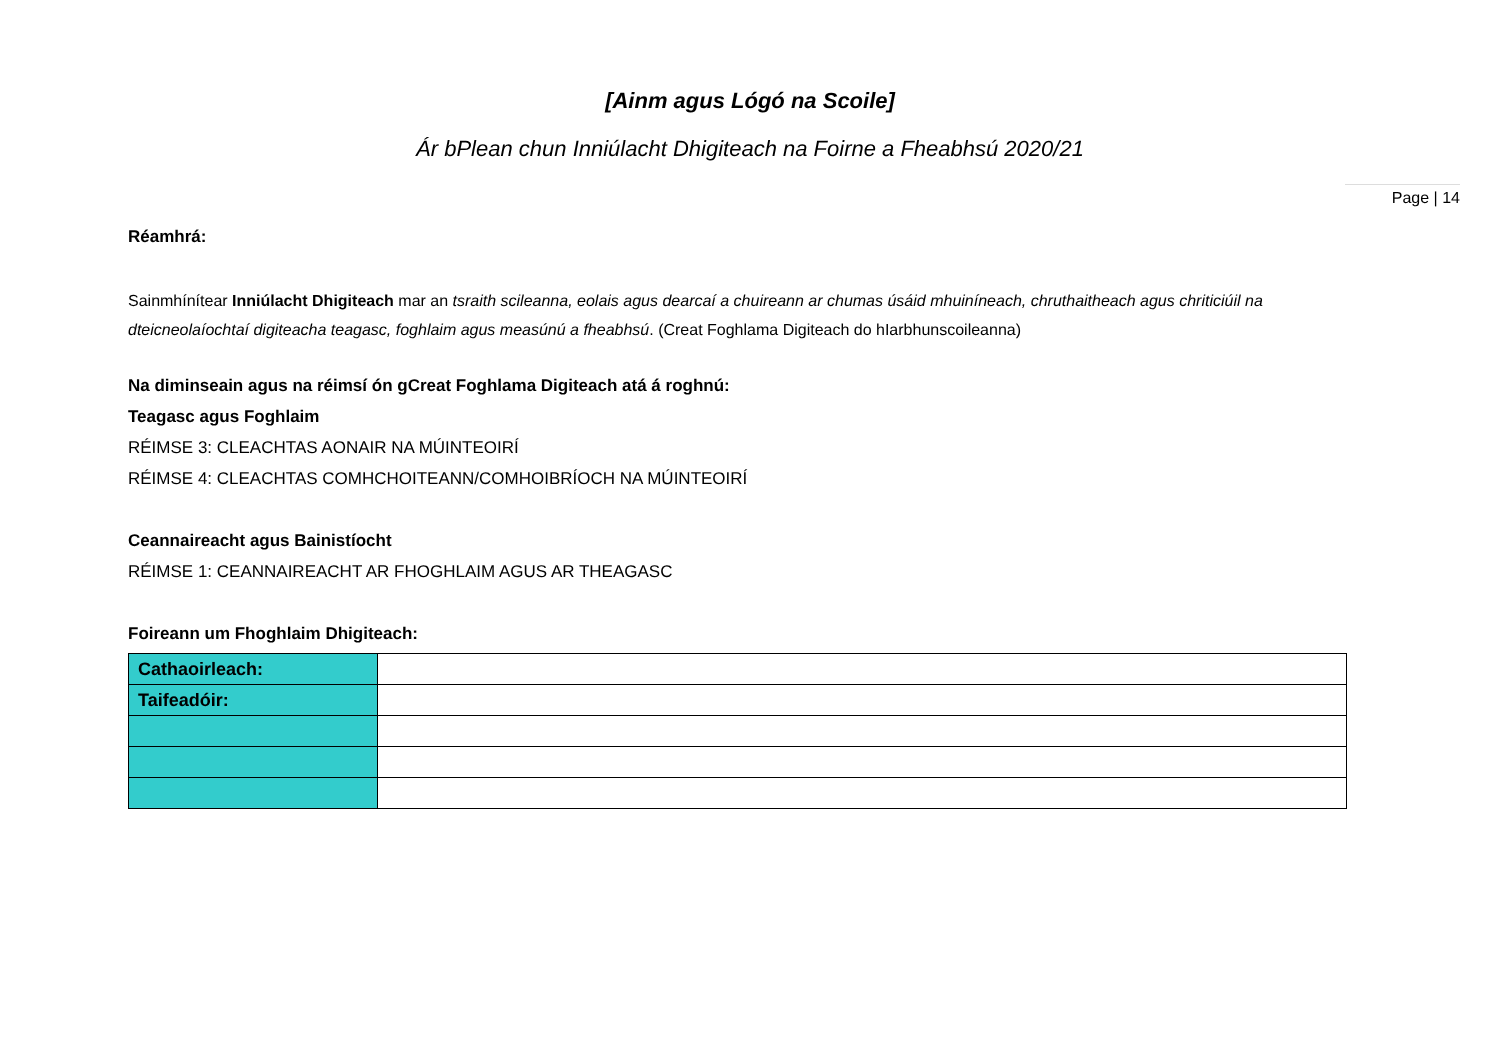[Ainm agus Lógó na Scoile]
Ár bPlean chun Inniúlacht Dhigiteach na Foirne a Fheabhsú 2020/21
Page | 14
Réamhrá:
Sainmhínítear Inniúlacht Dhigiteach mar an tsraith scileanna, eolais agus dearcaí a chuireann ar chumas úsáid mhuiníneach, chruthaitheach agus chriticiúil na dteicneolaíochtaí digiteacha teagasc, foghlaim agus measúnú a fheabhsú. (Creat Foghlama Digiteach do hIarbhunscoileanna)
Na diminseain agus na réimsí ón gCreat Foghlama Digiteach atá á roghnú:
Teagasc agus Foghlaim
RÉIMSE 3: CLEACHTAS AONAIR NA MÚINTEOIRÍ
RÉIMSE 4: CLEACHTAS COMHCHOITEANN/COMHOIBRÍOCH NA MÚINTEOIRÍ
Ceannaireacht agus Bainistíocht
RÉIMSE 1: CEANNAIREACHT AR FHOGHLAIM AGUS AR THEAGASC
Foireann um Fhoghlaim Dhigiteach:
| Cathaoirleach: | |
| Taifeadóir: | |